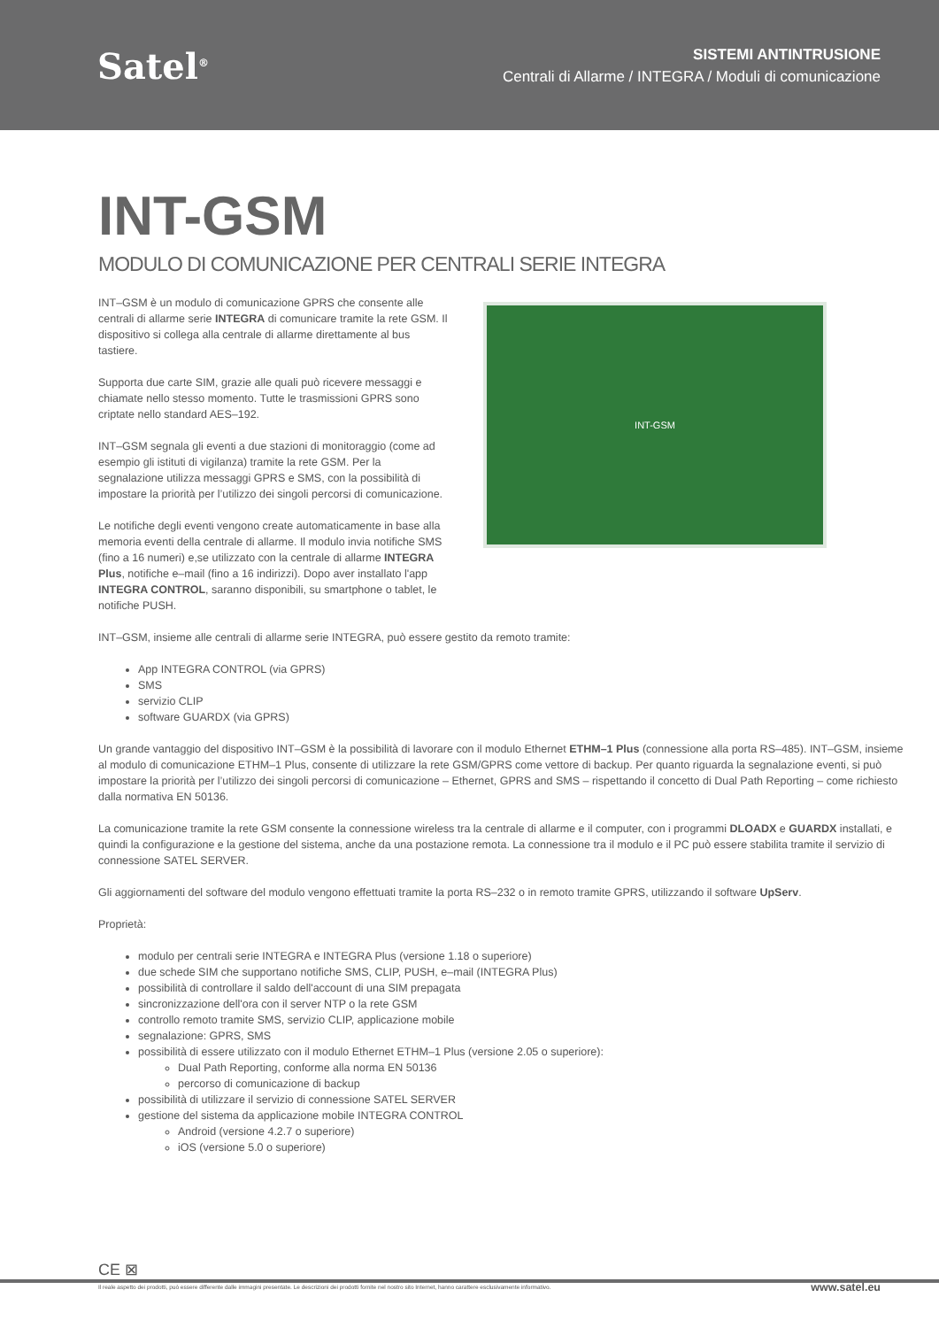Satel<sup>®</sup>
SISTEMI ANTINTRUSIONE
Centrali di Allarme / INTEGRA / Moduli di comunicazione
INT-GSM
MODULO DI COMUNICAZIONE PER CENTRALI SERIE INTEGRA
INT–GSM è un modulo di comunicazione GPRS che consente alle centrali di allarme serie INTEGRA di comunicare tramite la rete GSM. Il dispositivo si collega alla centrale di allarme direttamente al bus tastiere.
Supporta due carte SIM, grazie alle quali può ricevere messaggi e chiamate nello stesso momento. Tutte le trasmissioni GPRS sono criptate nello standard AES–192.
INT–GSM segnala gli eventi a due stazioni di monitoraggio (come ad esempio gli istituti di vigilanza) tramite la rete GSM. Per la segnalazione utilizza messaggi GPRS e SMS, con la possibilità di impostare la priorità per l’utilizzo dei singoli percorsi di comunicazione.
Le notifiche degli eventi vengono create automaticamente in base alla memoria eventi della centrale di allarme. Il modulo invia notifiche SMS (fino a 16 numeri) e,se utilizzato con la centrale di allarme INTEGRA Plus, notifiche e–mail (fino a 16 indirizzi). Dopo aver installato l'app INTEGRA CONTROL, saranno disponibili, su smartphone o tablet, le notifiche PUSH.
INT-GSM
INT–GSM, insieme alle centrali di allarme serie INTEGRA, può essere gestito da remoto tramite:
App INTEGRA CONTROL (via GPRS)
SMS
servizio CLIP
software GUARDX (via GPRS)
Un grande vantaggio del dispositivo INT–GSM è la possibilità di lavorare con il modulo Ethernet ETHM–1 Plus (connessione alla porta RS–485). INT–GSM, insieme al modulo di comunicazione ETHM–1 Plus, consente di utilizzare la rete GSM/GPRS come vettore di backup. Per quanto riguarda la segnalazione eventi, si può impostare la priorità per l’utilizzo dei singoli percorsi di comunicazione – Ethernet, GPRS and SMS – rispettando il concetto di Dual Path Reporting – come richiesto dalla normativa EN 50136.
La comunicazione tramite la rete GSM consente la connessione wireless tra la centrale di allarme e il computer, con i programmi DLOADX e GUARDX installati, e quindi la configurazione e la gestione del sistema, anche da una postazione remota. La connessione tra il modulo e il PC può essere stabilita tramite il servizio di connessione SATEL SERVER.
Gli aggiornamenti del software del modulo vengono effettuati tramite la porta RS–232 o in remoto tramite GPRS, utilizzando il software UpServ.
Proprietà:
modulo per centrali serie INTEGRA e INTEGRA Plus (versione 1.18 o superiore)
due schede SIM che supportano notifiche SMS, CLIP, PUSH, e–mail (INTEGRA Plus)
possibilità di controllare il saldo dell'account di una SIM prepagata
sincronizzazione dell'ora con il server NTP o la rete GSM
controllo remoto tramite SMS, servizio CLIP, applicazione mobile
segnalazione: GPRS, SMS
possibilità di essere utilizzato con il modulo Ethernet ETHM–1 Plus (versione 2.05 o superiore):
Dual Path Reporting, conforme alla norma EN 50136
percorso di comunicazione di backup
possibilità di utilizzare il servizio di connessione SATEL SERVER
gestione del sistema da applicazione mobile INTEGRA CONTROL
Android (versione 4.2.7 o superiore)
iOS (versione 5.0 o superiore)
CE ⊠
Il reale aspetto dei prodotti, può essere differente dalle immagini presentate. Le descrizioni dei prodotti fornite nel nostro sito Internet, hanno carattere esclusivamente informativo.
www.satel.eu